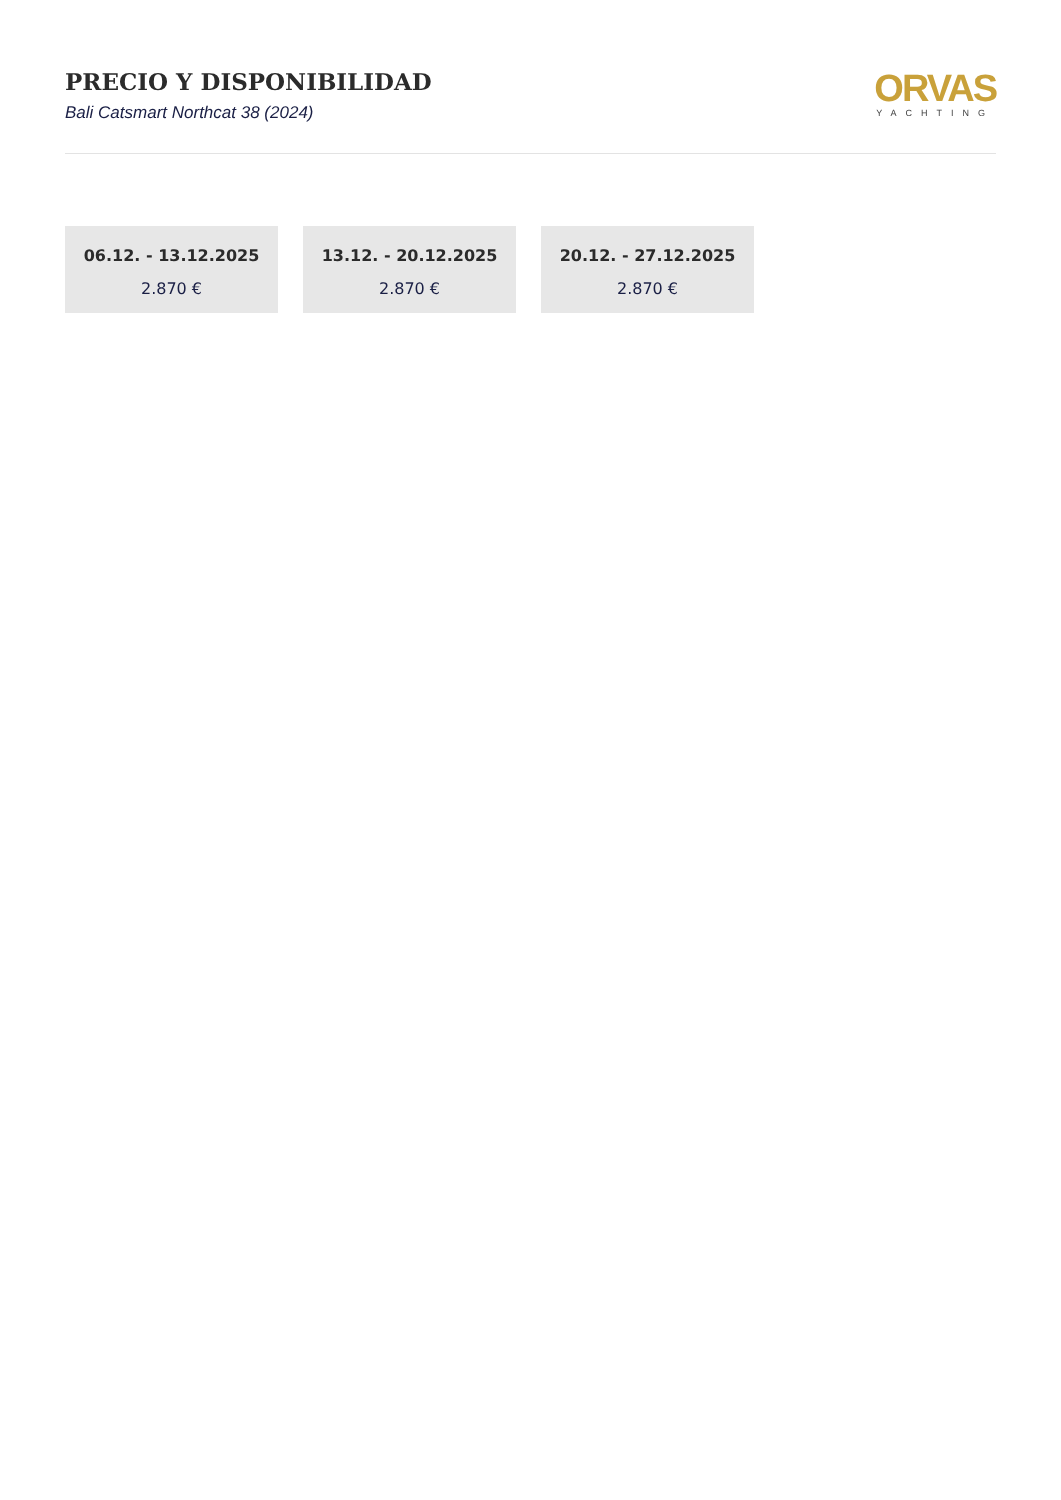PRECIO Y DISPONIBILIDAD
Bali Catsmart Northcat 38 (2024)
ORVAS
YACHTING
06.12. - 13.12.2025
2.870 €
13.12. - 20.12.2025
2.870 €
20.12. - 27.12.2025
2.870 €